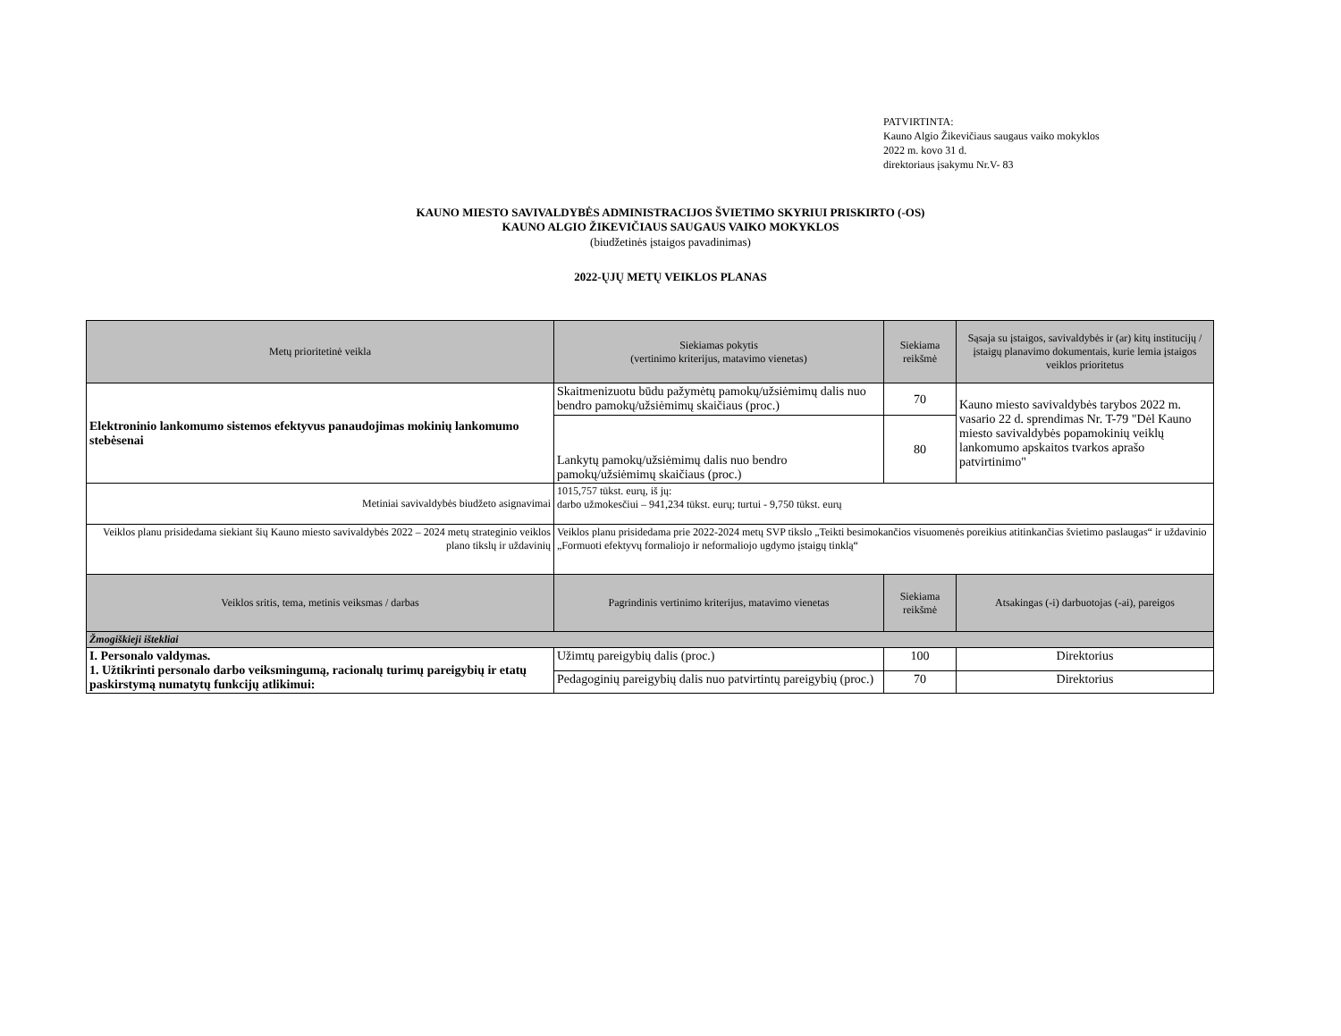PATVIRTINTA:
Kauno Algio Žikevičiaus saugaus vaiko mokyklos
2022 m. kovo 31 d.
direktoriaus įsakymu Nr.V- 83
KAUNO MIESTO SAVIVALDYBĖS ADMINISTRACIJOS ŠVIETIMO SKYRIUI PRISKIRTO (-OS)
KAUNO ALGIO ŽIKEVIČIAUS SAUGAUS VAIKO MOKYKLOS
(biudžetinės įstaigos pavadinimas)
2022-ŲJŲ METŲ VEIKLOS PLANAS
| Metų prioritetinė veikla | Siekiamas pokytis (vertinimo kriterijus, matavimo vienetas) | Siekiama reikšmė | Sąsaja su įstaigos, savivaldybės ir (ar) kitų institucijų / įstaigų planavimo dokumentais, kurie lemia įstaigos veiklos prioritetus |
| --- | --- | --- | --- |
| Elektroninio lankomumo sistemos efektyvus panaudojimas mokinių lankomumo stebėsenai | Skaitmenizuotu būdu pažymėtų pamokų/užsiėmimų dalis nuo bendro pamokų/užsiėmimų skaičiaus (proc.) | 70 | Kauno miesto savivaldybės tarybos 2022 m. vasario 22 d. sprendimas Nr. T-79 "Dėl Kauno miesto savivaldybės popamokinių veiklų lankomumo apskaitos tvarkos aprašo patvirtinimo" |
| | Lankytų pamokų/užsiėmimų dalis nuo bendro pamokų/užsiėmimų skaičiaus (proc.) | 80 | |
| Metiniai savivaldybės biudžeto asignavimai | 1015,757 tūkst. eurų, iš jų: darbo užmokesčiui – 941,234 tūkst. eurų; turtui - 9,750 tūkst. eurų | | |
| Veiklos planu prisidedama siekiant šių Kauno miesto savivaldybės 2022 – 2024 metų strateginio veiklos plano tikslų ir uždavinių | Veiklos planu prisidedama prie 2022-2024 metų SVP tikslo „Teikti besimokančios visuomenės poreikius atitinkančias švietimo paslaugas“ ir uždavinio „Formuoti efektyvų formaliojo ir neformaliojo ugdymo įstaigų tinklą“ | | |
| Veiklos sritis, tema, metinis veiksmas / darbas | Pagrindinis vertinimo kriterijus, matavimo vienetas | Siekiama reikšmė | Atsakingas (-i) darbuotojas (-ai), pareigos |
| Žmogiškieji ištekliai | | | |
| I. Personalo valdymas. 1. Užtikrinti personalo darbo veiksmingumą, racionalų turimų pareigybių ir etatų paskirstymą numatytų funkcijų atlikimui: | Užimtų pareigybių dalis (proc.) | 100 | Direktorius |
| | Pedagoginių pareigybių dalis nuo patvirtintų pareigybių (proc.) | 70 | Direktorius |